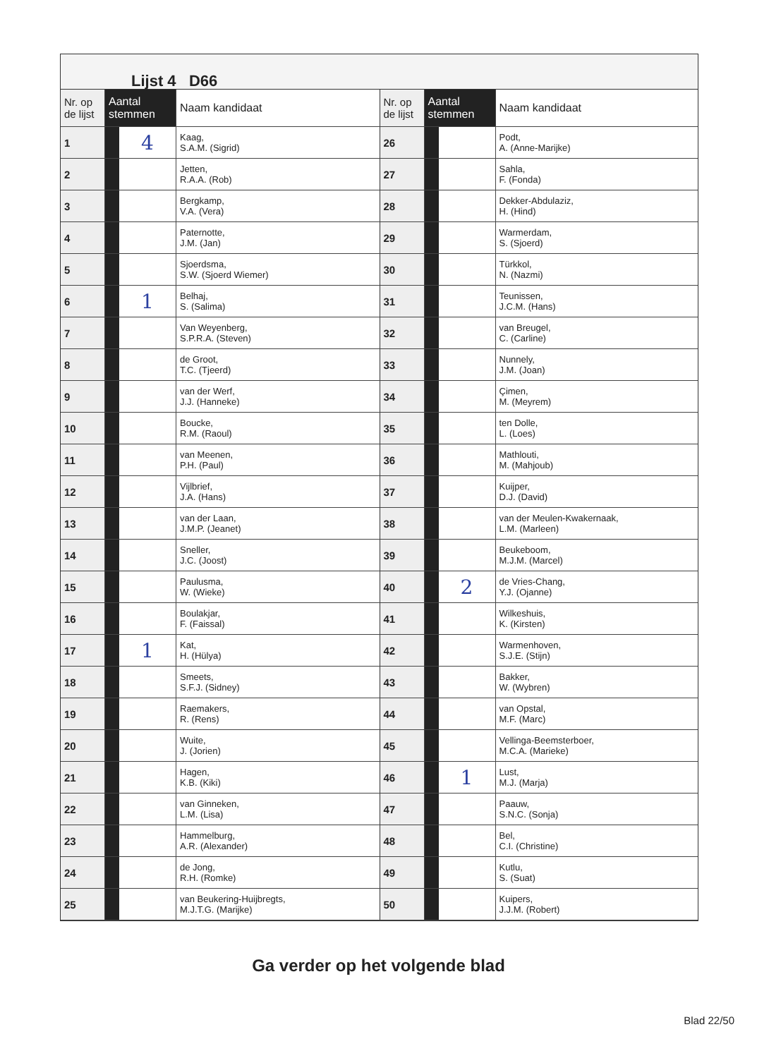Lijst 4 D66
| Nr. op de lijst | Aantal stemmen | | Naam kandidaat |
| --- | --- | --- | --- |
| 1 | | 4 | Kaag, S.A.M. (Sigrid) |
| 2 | | | Jetten, R.A.A. (Rob) |
| 3 | | | Bergkamp, V.A. (Vera) |
| 4 | | | Paternotte, J.M. (Jan) |
| 5 | | | Sjoerdsma, S.W. (Sjoerd Wiemer) |
| 6 | | 1 | Belhaj, S. (Salima) |
| 7 | | | Van Weyenberg, S.P.R.A. (Steven) |
| 8 | | | de Groot, T.C. (Tjeerd) |
| 9 | | | van der Werf, J.J. (Hanneke) |
| 10 | | | Boucke, R.M. (Raoul) |
| 11 | | | van Meenen, P.H. (Paul) |
| 12 | | | Vijlbrief, J.A. (Hans) |
| 13 | | | van der Laan, J.M.P. (Jeanet) |
| 14 | | | Sneller, J.C. (Joost) |
| 15 | | | Paulusma, W. (Wieke) |
| 16 | | | Boulakjar, F. (Faissal) |
| 17 | | 1 | Kat, H. (Hülya) |
| 18 | | | Smeets, S.F.J. (Sidney) |
| 19 | | | Raemakers, R. (Rens) |
| 20 | | | Wuite, J. (Jorien) |
| 21 | | | Hagen, K.B. (Kiki) |
| 22 | | | van Ginneken, L.M. (Lisa) |
| 23 | | | Hammelburg, A.R. (Alexander) |
| 24 | | | de Jong, R.H. (Romke) |
| 25 | | | van Beukering-Huijbregts, M.J.T.G. (Marijke) |
| Nr. op de lijst | Aantal stemmen | | Naam kandidaat |
| --- | --- | --- | --- |
| 26 | | | Podt, A. (Anne-Marijke) |
| 27 | | | Sahla, F. (Fonda) |
| 28 | | | Dekker-Abdulaziz, H. (Hind) |
| 29 | | | Warmerdam, S. (Sjoerd) |
| 30 | | | Türkkol, N. (Nazmi) |
| 31 | | | Teunissen, J.C.M. (Hans) |
| 32 | | | van Breugel, C. (Carline) |
| 33 | | | Nunnely, J.M. (Joan) |
| 34 | | | Çimen, M. (Meyrem) |
| 35 | | | ten Dolle, L. (Loes) |
| 36 | | | Mathlouti, M. (Mahjoub) |
| 37 | | | Kuijper, D.J. (David) |
| 38 | | | van der Meulen-Kwakernaak, L.M. (Marleen) |
| 39 | | | Beukeboom, M.J.M. (Marcel) |
| 40 | | 2 | de Vries-Chang, Y.J. (Ojanne) |
| 41 | | | Wilkeshuis, K. (Kirsten) |
| 42 | | | Warmenhoven, S.J.E. (Stijn) |
| 43 | | | Bakker, W. (Wybren) |
| 44 | | | van Opstal, M.F. (Marc) |
| 45 | | | Vellinga-Beemsterboer, M.C.A. (Marieke) |
| 46 | | 1 | Lust, M.J. (Marja) |
| 47 | | | Paauw, S.N.C. (Sonja) |
| 48 | | | Bel, C.I. (Christine) |
| 49 | | | Kutlu, S. (Suat) |
| 50 | | | Kuipers, J.J.M. (Robert) |
Ga verder op het volgende blad
Blad 22/50